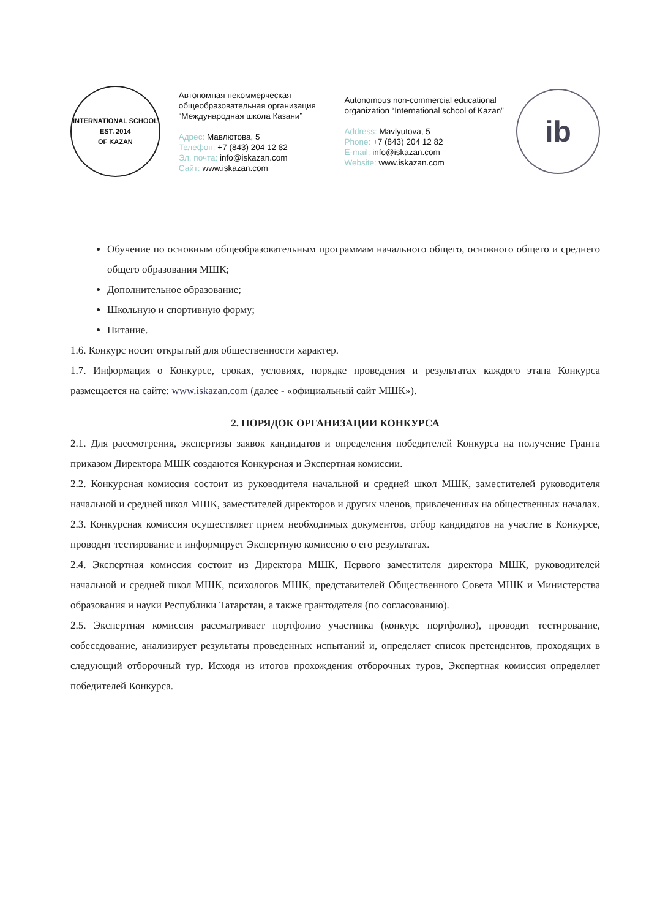INTERNATIONAL SCHOOL
EST. 2014
OF KAZAN
Автономная некоммерческая общеобразовательная организация “Международная школа Казани”
Адрес: Мавлютова, 5
Телефон: +7 (843) 204 12 82
Эл. почта: info@iskazan.com
Сайт: www.iskazan.com
Autonomous non-commercial educational organization “International school of Kazan”
Address: Mavlyutova, 5
Phone: +7 (843) 204 12 82
E-mail: info@iskazan.com
Website: www.iskazan.com
ib
Обучение по основным общеобразовательным программам начального общего, основного общего и среднего общего образования МШК;
Дополнительное образование;
Школьную и спортивную форму;
Питание.
1.6. Конкурс носит открытый для общественности характер.
1.7. Информация о Конкурсе, сроках, условиях, порядке проведения и результатах каждого этапа Конкурса размещается на сайте: www.iskazan.com (далее - «официальный сайт МШК»).
2. ПОРЯДОК ОРГАНИЗАЦИИ КОНКУРСА
2.1. Для рассмотрения, экспертизы заявок кандидатов и определения победителей Конкурса на получение Гранта приказом Директора МШК создаются Конкурсная и Экспертная комиссии.
2.2. Конкурсная комиссия состоит из руководителя начальной и средней школ МШК, заместителей руководителя начальной и средней школ МШК, заместителей директоров и других членов, привлеченных на общественных началах.
2.3. Конкурсная комиссия осуществляет прием необходимых документов, отбор кандидатов на участие в Конкурсе, проводит тестирование и информирует Экспертную комиссию о его результатах.
2.4. Экспертная комиссия состоит из Директора МШК, Первого заместителя директора МШК, руководителей начальной и средней школ МШК, психологов МШК, представителей Общественного Совета МШК и Министерства образования и науки Республики Татарстан, а также грантодателя (по согласованию).
2.5. Экспертная комиссия рассматривает портфолио участника (конкурс портфолио), проводит тестирование, собеседование, анализирует результаты проведенных испытаний и, определяет список претендентов, проходящих в следующий отборочный тур. Исходя из итогов прохождения отборочных туров, Экспертная комиссия определяет победителей Конкурса.